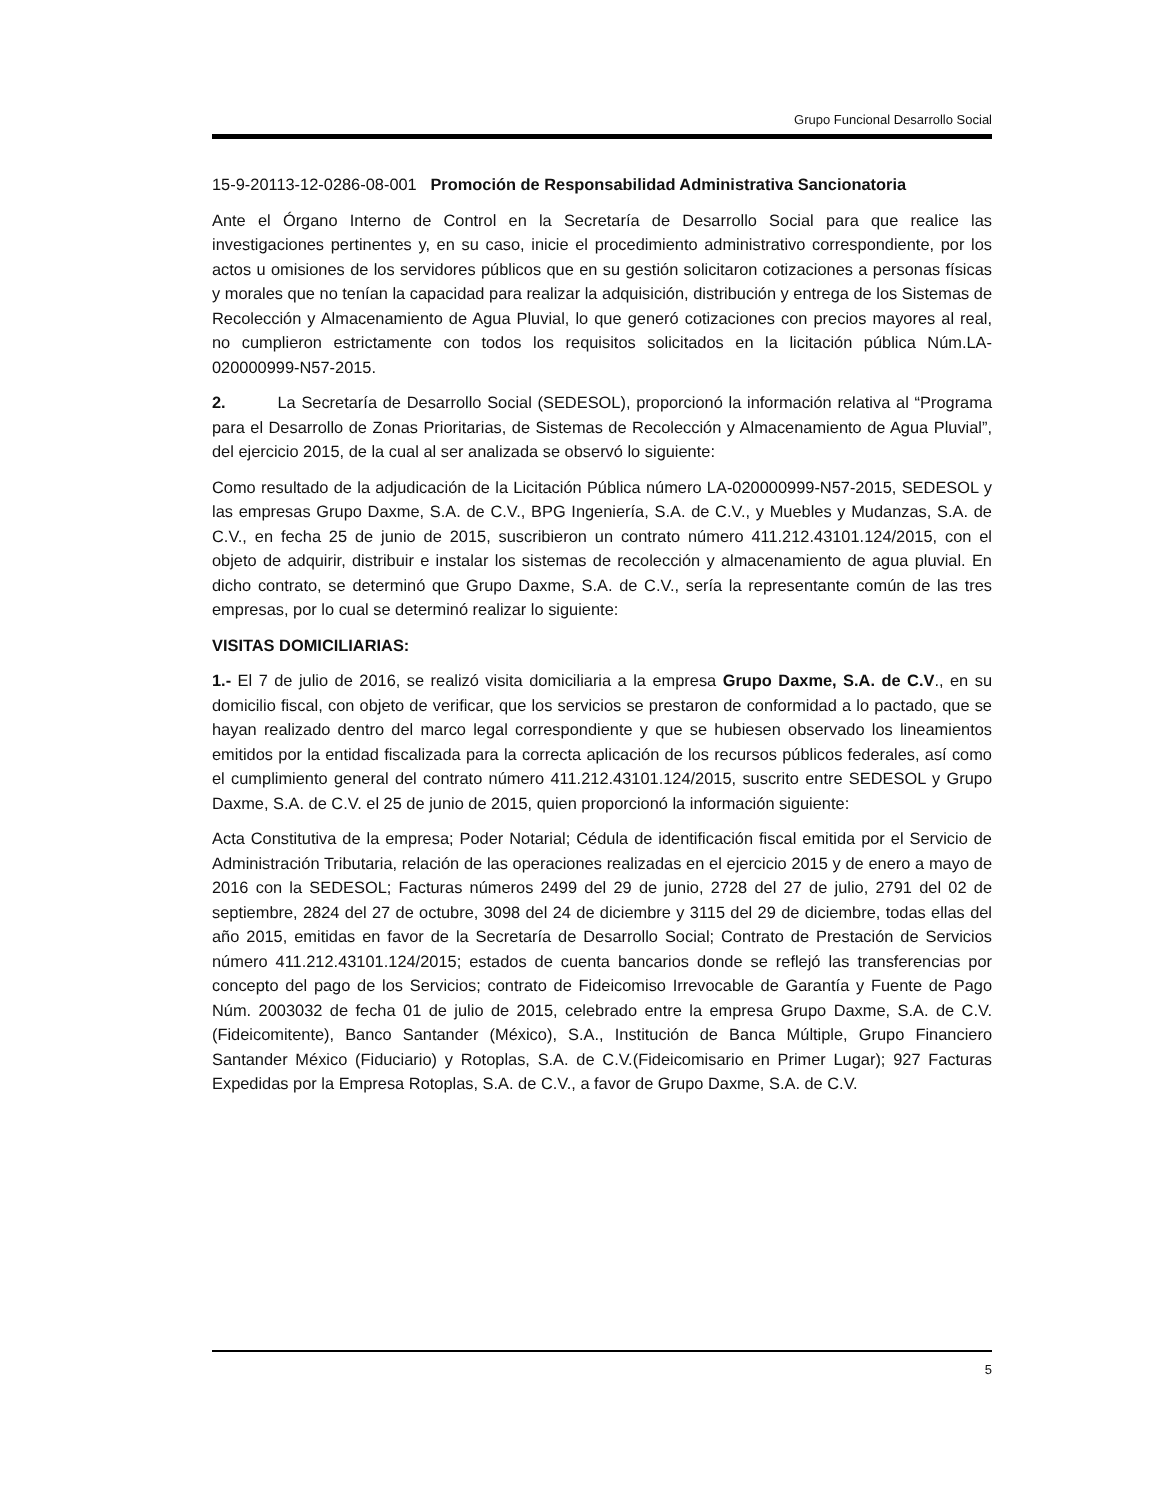Grupo Funcional Desarrollo Social
15-9-20113-12-0286-08-001 Promoción de Responsabilidad Administrativa Sancionatoria
Ante el Órgano Interno de Control en la Secretaría de Desarrollo Social para que realice las investigaciones pertinentes y, en su caso, inicie el procedimiento administrativo correspondiente, por los actos u omisiones de los servidores públicos que en su gestión solicitaron cotizaciones a personas físicas y morales que no tenían la capacidad para realizar la adquisición, distribución y entrega de los Sistemas de Recolección y Almacenamiento de Agua Pluvial, lo que generó cotizaciones con precios mayores al real, no cumplieron estrictamente con todos los requisitos solicitados en la licitación pública Núm.LA-020000999-N57-2015.
2. La Secretaría de Desarrollo Social (SEDESOL), proporcionó la información relativa al “Programa para el Desarrollo de Zonas Prioritarias, de Sistemas de Recolección y Almacenamiento de Agua Pluvial”, del ejercicio 2015, de la cual al ser analizada se observó lo siguiente:
Como resultado de la adjudicación de la Licitación Pública número LA-020000999-N57-2015, SEDESOL y las empresas Grupo Daxme, S.A. de C.V., BPG Ingeniería, S.A. de C.V., y Muebles y Mudanzas, S.A. de C.V., en fecha 25 de junio de 2015, suscribieron un contrato número 411.212.43101.124/2015, con el objeto de adquirir, distribuir e instalar los sistemas de recolección y almacenamiento de agua pluvial. En dicho contrato, se determinó que Grupo Daxme, S.A. de C.V., sería la representante común de las tres empresas, por lo cual se determinó realizar lo siguiente:
VISITAS DOMICILIARIAS:
1.- El 7 de julio de 2016, se realizó visita domiciliaria a la empresa Grupo Daxme, S.A. de C.V., en su domicilio fiscal, con objeto de verificar, que los servicios se prestaron de conformidad a lo pactado, que se hayan realizado dentro del marco legal correspondiente y que se hubiesen observado los lineamientos emitidos por la entidad fiscalizada para la correcta aplicación de los recursos públicos federales, así como el cumplimiento general del contrato número 411.212.43101.124/2015, suscrito entre SEDESOL y Grupo Daxme, S.A. de C.V. el 25 de junio de 2015, quien proporcionó la información siguiente:
Acta Constitutiva de la empresa; Poder Notarial; Cédula de identificación fiscal emitida por el Servicio de Administración Tributaria, relación de las operaciones realizadas en el ejercicio 2015 y de enero a mayo de 2016 con la SEDESOL; Facturas números 2499 del 29 de junio, 2728 del 27 de julio, 2791 del 02 de septiembre, 2824 del 27 de octubre, 3098 del 24 de diciembre y 3115 del 29 de diciembre, todas ellas del año 2015, emitidas en favor de la Secretaría de Desarrollo Social; Contrato de Prestación de Servicios número 411.212.43101.124/2015; estados de cuenta bancarios donde se reflejó las transferencias por concepto del pago de los Servicios; contrato de Fideicomiso Irrevocable de Garantía y Fuente de Pago Núm. 2003032 de fecha 01 de julio de 2015, celebrado entre la empresa Grupo Daxme, S.A. de C.V.(Fideicomitente), Banco Santander (México), S.A., Institución de Banca Múltiple, Grupo Financiero Santander México (Fiduciario) y Rotoplas, S.A. de C.V.(Fideicomisario en Primer Lugar); 927 Facturas Expedidas por la Empresa Rotoplas, S.A. de C.V., a favor de Grupo Daxme, S.A. de C.V.
5